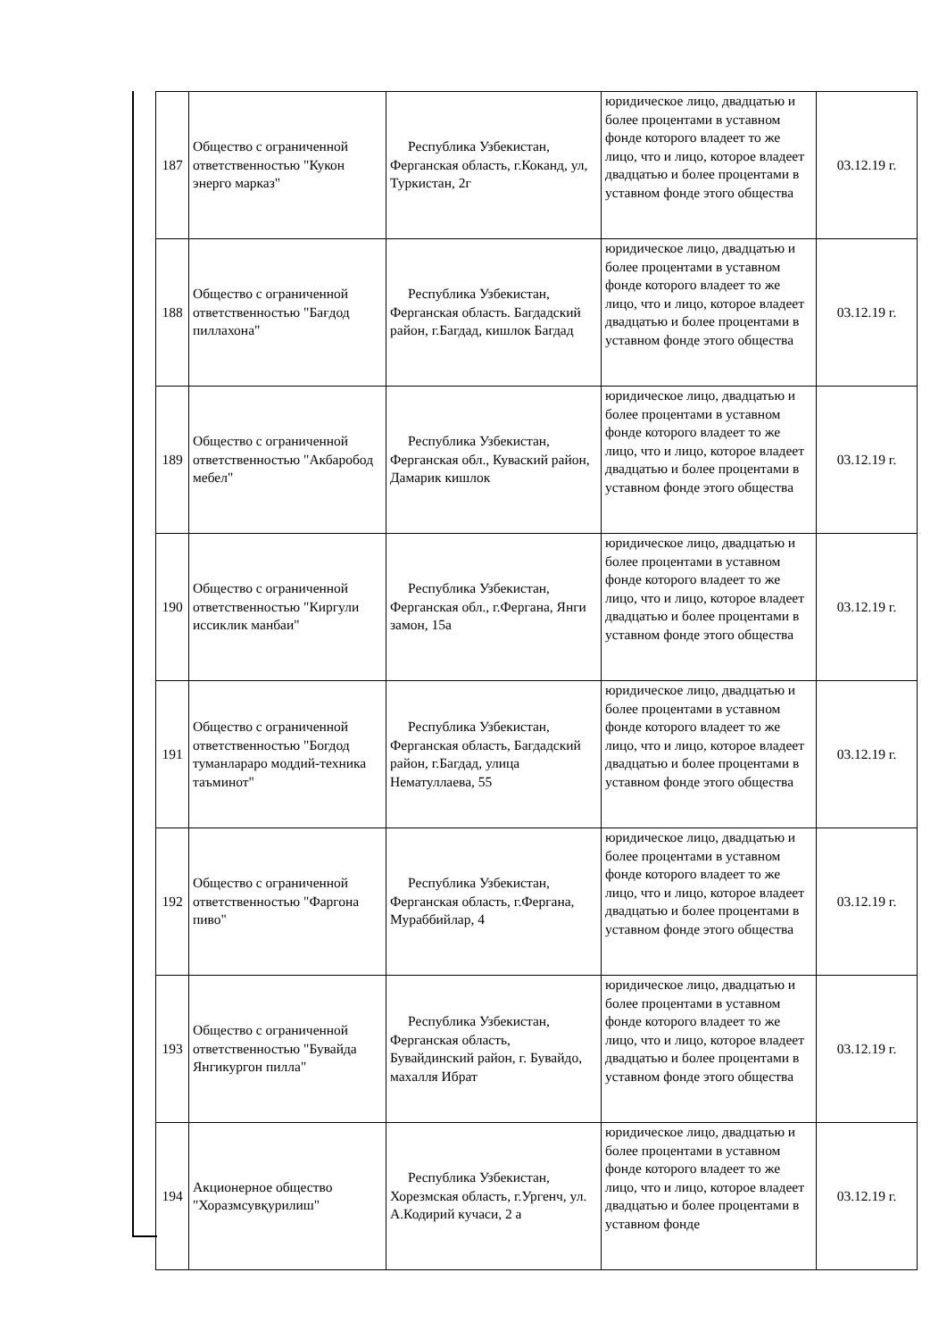| 187 | Общество с ограниченной ответственностью "Кукон энерго марказ" | Республика Узбекистан, Ферганская область, г.Коканд, ул, Туркистан, 2г | юридическое лицо, двадцатью и более процентами в уставном фонде которого владеет то же лицо, что и лицо, которое владеет двадцатью и более процентами в уставном фонде этого общества | 03.12.19 г. |
| 188 | Общество с ограниченной ответственностью "Бағдод пиллахона" | Республика Узбекистан, Ферганская область. Багдадский район, г.Багдад, кишлок Багдад | юридическое лицо, двадцатью и более процентами в уставном фонде которого владеет то же лицо, что и лицо, которое владеет двадцатью и более процентами в уставном фонде этого общества | 03.12.19 г. |
| 189 | Общество с ограниченной ответственностью "Акбаробод мебел" | Республика Узбекистан, Ферганская обл., Куваский район, Дамарик кишлок | юридическое лицо, двадцатью и более процентами в уставном фонде которого владеет то же лицо, что и лицо, которое владеет двадцатью и более процентами в уставном фонде этого общества | 03.12.19 г. |
| 190 | Общество с ограниченной ответственностью "Киргули иссиклик манбаи" | Республика Узбекистан, Ферганская обл., г.Фергана, Янги замон, 15а | юридическое лицо, двадцатью и более процентами в уставном фонде которого владеет то же лицо, что и лицо, которое владеет двадцатью и более процентами в уставном фонде этого общества | 03.12.19 г. |
| 191 | Общество с ограниченной ответственностью "Богдод туманлараро моддий-техника таъминот" | Республика Узбекистан, Ферганская область, Багдадский район, г.Багдад, улица Нематуллаева, 55 | юридическое лицо, двадцатью и более процентами в уставном фонде которого владеет то же лицо, что и лицо, которое владеет двадцатью и более процентами в уставном фонде этого общества | 03.12.19 г. |
| 192 | Общество с ограниченной ответственностью "Фаргона пиво" | Республика Узбекистан, Ферганская область, г.Фергана, Мураббийлар, 4 | юридическое лицо, двадцатью и более процентами в уставном фонде которого владеет то же лицо, что и лицо, которое владеет двадцатью и более процентами в уставном фонде этого общества | 03.12.19 г. |
| 193 | Общество с ограниченной ответственностью "Бувайда Янгикургон пилла" | Республика Узбекистан, Ферганская область, Бувайдинский район, г. Бувайдо, махалля Ибрат | юридическое лицо, двадцатью и более процентами в уставном фонде которого владеет то же лицо, что и лицо, которое владеет двадцатью и более процентами в уставном фонде этого общества | 03.12.19 г. |
| 194 | Акционерное общество "Хоразмсувқурилиш" | Республика Узбекистан, Хорезмская область, г.Ургенч, ул. А.Кодирий кучаси, 2 а | юридическое лицо, двадцатью и более процентами в уставном фонде которого владеет то же лицо, что и лицо, которое владеет двадцатью и более процентами в уставном фонде | 03.12.19 г. |